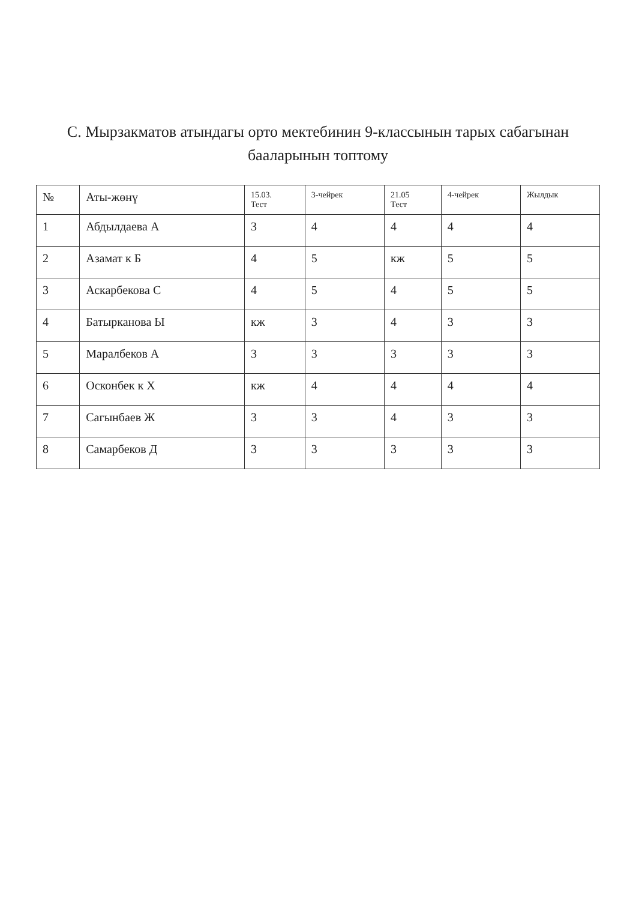С. Мырзакматов атындагы орто мектебинин 9-классынын тарых сабагынан баалары­нын топтому
| № | Аты-жөнү | 15.03. Тест | 3-чейрек | 21.05 Тест | 4-чейрек | Жылдык |
| --- | --- | --- | --- | --- | --- | --- |
| 1 | Абдылдаева А | 3 | 4 | 4 | 4 | 4 |
| 2 | Азамат к Б | 4 | 5 | кж | 5 | 5 |
| 3 | Аскарбекова С | 4 | 5 | 4 | 5 | 5 |
| 4 | Батырканова Ы | кж | 3 | 4 | 3 | 3 |
| 5 | Маралбеков А | 3 | 3 | 3 | 3 | 3 |
| 6 | Осконбек к Х | кж | 4 | 4 | 4 | 4 |
| 7 | Сагынбаев Ж | 3 | 3 | 4 | 3 | 3 |
| 8 | Самарбеков Д | 3 | 3 | 3 | 3 | 3 |